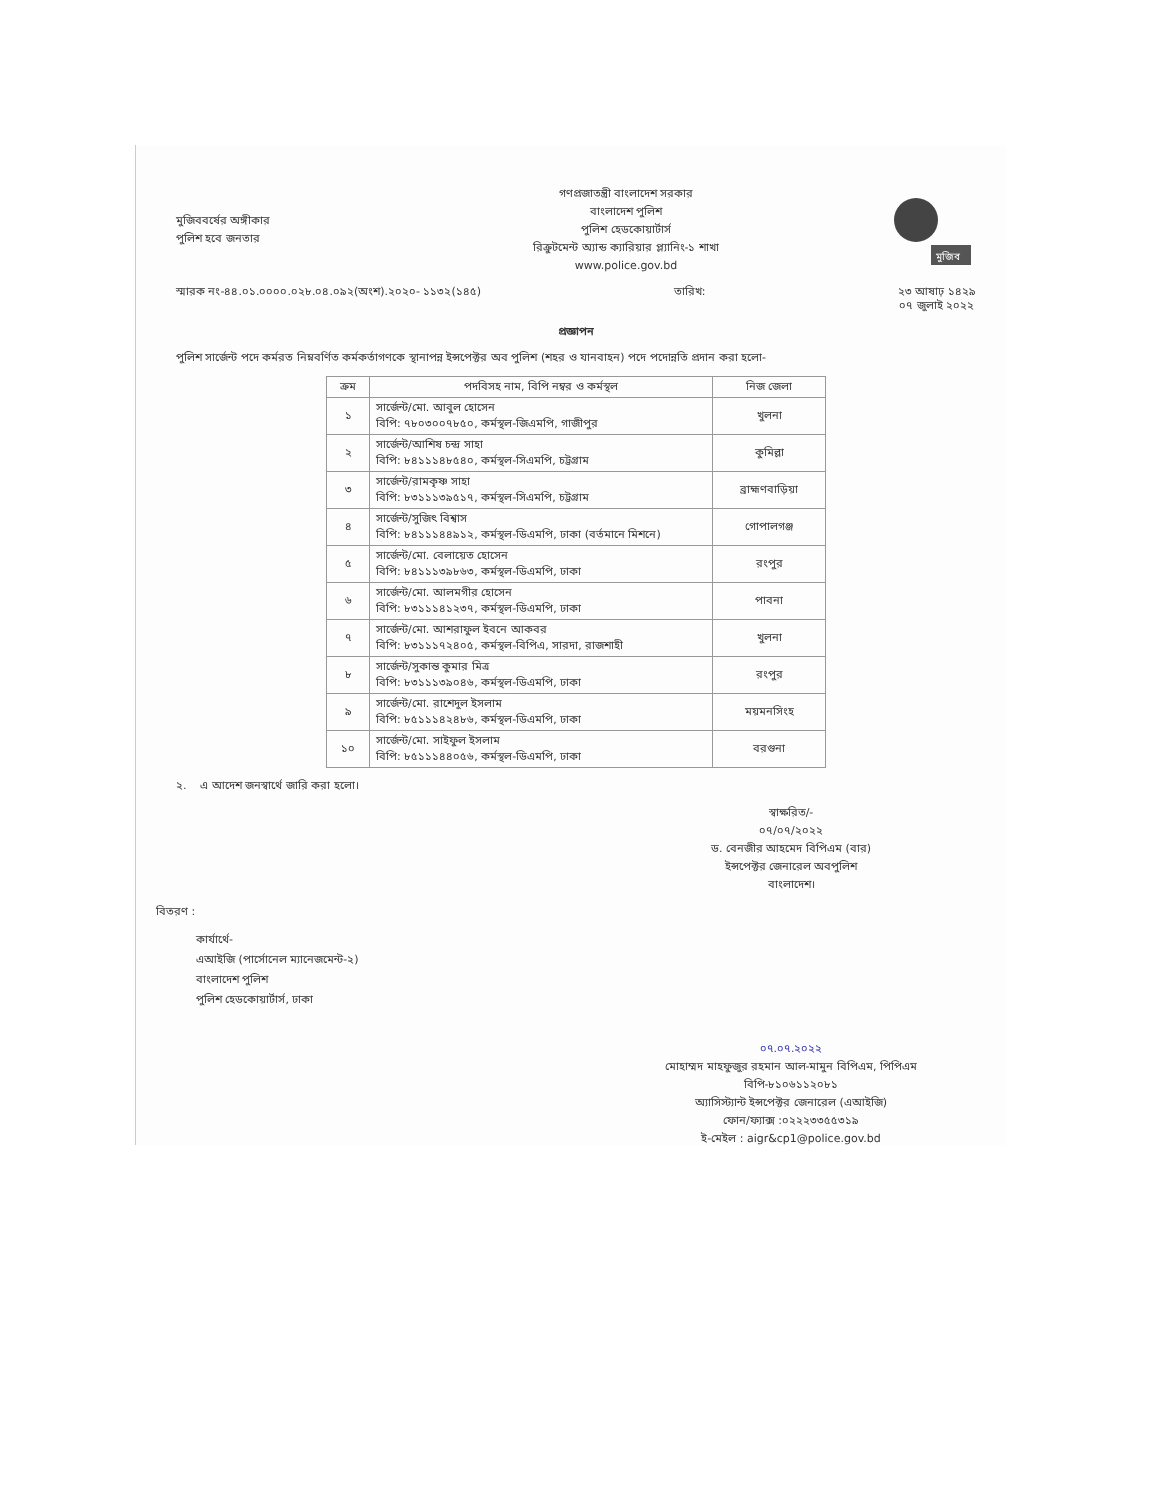মুজিববর্ষের অঙ্গীকার
পুলিশ হবে জনতার
গণপ্রজাতন্ত্রী বাংলাদেশ সরকার
বাংলাদেশ পুলিশ
পুলিশ হেডকোয়ার্টার্স
রিক্রুটমেন্ট অ্যান্ড ক্যারিয়ার প্ল্যানিং-১ শাখা
www.police.gov.bd
মুজিব
স্মারক নং-৪৪.০১.০০০০.০২৮.০৪.০৯২(অংশ).২০২০- ১১৩২(১৪৫) তারিখ: ২৩ আষাঢ় ১৪২৯
০৭ জুলাই ২০২২
প্রজ্ঞাপন
পুলিশ সার্জেন্ট পদে কর্মরত নিম্নবর্ণিত কর্মকর্তাগণকে স্থানাপন্ন ইন্সপেক্টর অব পুলিশ (শহর ও যানবাহন) পদে পদোন্নতি প্রদান করা হলো-
| ক্রম | পদবিসহ নাম, বিপি নম্বর ও কর্মস্থল | নিজ জেলা |
| --- | --- | --- |
| ১ | সার্জেন্ট/মো. আবুল হোসেন বিপি: ৭৮০৩০০৭৮৫০, কর্মস্থল-জিএমপি, গাজীপুর | খুলনা |
| ২ | সার্জেন্ট/আশিষ চন্দ্র সাহা বিপি: ৮৪১১১৪৮৫৪০, কর্মস্থল-সিএমপি, চট্টগ্রাম | কুমিল্লা |
| ৩ | সার্জেন্ট/রামকৃষ্ণ সাহা বিপি: ৮৩১১১৩৯৫১৭, কর্মস্থল-সিএমপি, চট্টগ্রাম | ব্রাহ্মণবাড়িয়া |
| ৪ | সার্জেন্ট/সুজিৎ বিশ্বাস বিপি: ৮৪১১১৪৪৯১২, কর্মস্থল-ডিএমপি, ঢাকা (বর্তমানে মিশনে) | গোপালগঞ্জ |
| ৫ | সার্জেন্ট/মো. বেলায়েত হোসেন বিপি: ৮৪১১১৩৯৮৬৩, কর্মস্থল-ডিএমপি, ঢাকা | রংপুর |
| ৬ | সার্জেন্ট/মো. আলমগীর হোসেন বিপি: ৮৩১১১৪১২৩৭, কর্মস্থল-ডিএমপি, ঢাকা | পাবনা |
| ৭ | সার্জেন্ট/মো. আশরাফুল ইবনে আকবর বিপি: ৮৩১১১৭২৪০৫, কর্মস্থল-বিপিএ, সারদা, রাজশাহী | খুলনা |
| ৮ | সার্জেন্ট/সুকান্ত কুমার মিত্র বিপি: ৮৩১১১৩৯০৪৬, কর্মস্থল-ডিএমপি, ঢাকা | রংপুর |
| ৯ | সার্জেন্ট/মো. রাশেদুল ইসলাম বিপি: ৮৫১১১৪২৪৮৬, কর্মস্থল-ডিএমপি, ঢাকা | ময়মনসিংহ |
| ১০ | সার্জেন্ট/মো. সাইফুল ইসলাম বিপি: ৮৫১১১৪৪০৫৬, কর্মস্থল-ডিএমপি, ঢাকা | বরগুনা |
২. এ আদেশ জনস্বার্থে জারি করা হলো।
স্বাক্ষরিত/-
০৭/০৭/২০২২
ড. বেনজীর আহমেদ বিপিএম (বার)
ইন্সপেক্টর জেনারেল অবপুলিশ
বাংলাদেশ।
বিতরণ :
কার্যার্থে-
এআইজি (পার্সোনেল ম্যানেজমেন্ট-২)
বাংলাদেশ পুলিশ
পুলিশ হেডকোয়ার্টার্স, ঢাকা
০৭.০৭.২০২২
মোহাম্মদ মাহফুজুর রহমান আল-মামুন বিপিএম, পিপিএম
বিপি-৮১০৬১১২০৮১
অ্যাসিস্ট্যান্ট ইন্সপেক্টর জেনারেল (এআইজি)
ফোন/ফ্যাক্স :০২২২৩৩৫৫৩১৯
ই-মেইল : aigr&cp1@police.gov.bd